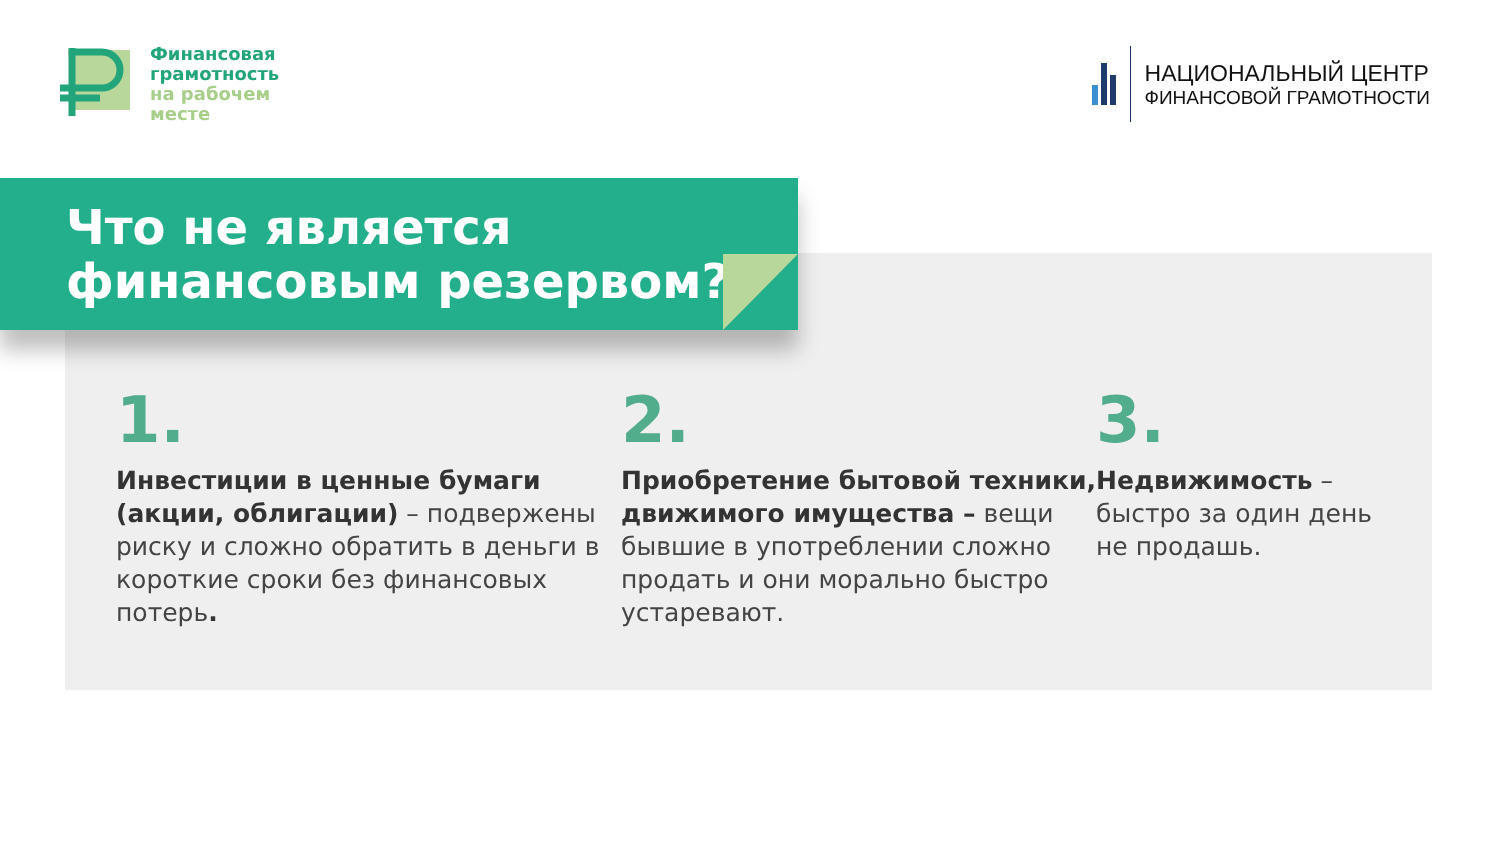Финансовая
грамотность
на рабочем
месте
НАЦИОНАЛЬНЫЙ ЦЕНТР
ФИНАНСОВОЙ ГРАМОТНОСТИ
Что не является
финансовым резервом?
1.
Инвестиции в ценные бумаги (акции, облигации) – подвержены риску и сложно обратить в деньги в короткие сроки без финансовых потерь.
2.
Приобретение бытовой техники, движимого имущества – вещи бывшие в употреблении сложно продать и они морально быстро устаревают.
3.
Недвижимость – быстро за один день не продашь.